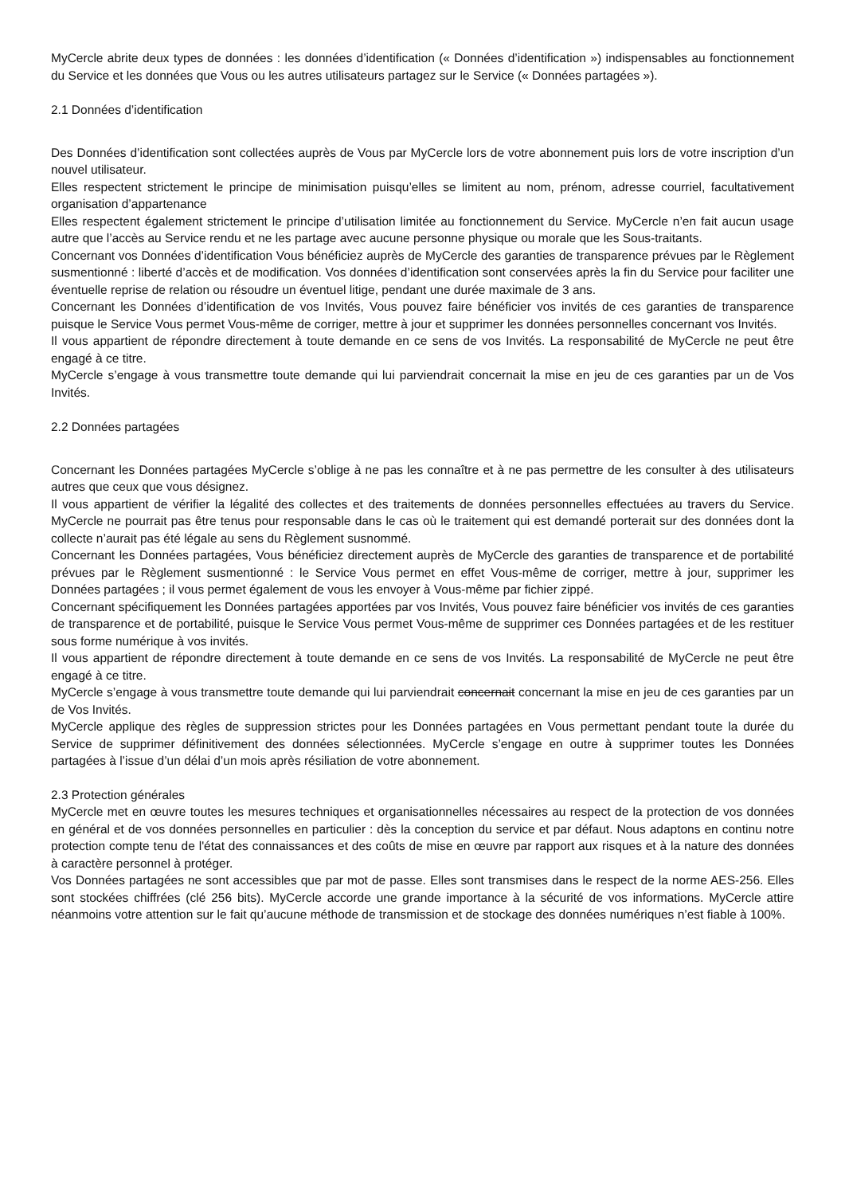MyCercle abrite deux types de données : les données d’identification (« Données d’identification ») indispensables au fonctionnement du Service et les données que Vous ou les autres utilisateurs partagez sur le Service (« Données partagées »).
2.1 Données d’identification
Des Données d’identification sont collectées auprès de Vous par MyCercle lors de votre abonnement puis lors de votre inscription d’un nouvel utilisateur.
Elles respectent strictement le principe de minimisation puisqu’elles se limitent au nom, prénom, adresse courriel, facultativement organisation d’appartenance
Elles respectent également strictement le principe d’utilisation limitée au fonctionnement du Service. MyCercle n’en fait aucun usage autre que l’accès au Service rendu et ne les partage avec aucune personne physique ou morale que les Sous-traitants.
Concernant vos Données d’identification Vous bénéficiez auprès de MyCercle des garanties de transparence prévues par le Règlement susmentionné : liberté d’accès et de modification. Vos données d’identification sont conservées après la fin du Service pour faciliter une éventuelle reprise de relation ou résoudre un éventuel litige, pendant une durée maximale de 3 ans.
Concernant les Données d’identification de vos Invités, Vous pouvez faire bénéficier vos invités de ces garanties de transparence puisque le Service Vous permet Vous-même de corriger, mettre à jour et supprimer les données personnelles concernant vos Invités.
Il vous appartient de répondre directement à toute demande en ce sens de vos Invités. La responsabilité de MyCercle ne peut être engagé à ce titre.
MyCercle s’engage à vous transmettre toute demande qui lui parviendrait concernait la mise en jeu de ces garanties par un de Vos Invités.
2.2 Données partagées
Concernant les Données partagées MyCercle s’oblige à ne pas les connaître et à ne pas permettre de les consulter à des utilisateurs autres que ceux que vous désignez.
Il vous appartient de vérifier la légalité des collectes et des traitements de données personnelles effectuées au travers du Service. MyCercle ne pourrait pas être tenus pour responsable dans le cas où le traitement qui est demandé porterait sur des données dont la collecte n’aurait pas été légale au sens du Règlement susnommé.
Concernant les Données partagées, Vous bénéficiez directement auprès de MyCercle des garanties de transparence et de portabilité prévues par le Règlement susmentionné : le Service Vous permet en effet Vous-même de corriger, mettre à jour, supprimer les Données partagées ; il vous permet également de vous les envoyer à Vous-même par fichier zippé.
Concernant spécifiquement les Données partagées apportées par vos Invités, Vous pouvez faire bénéficier vos invités de ces garanties de transparence et de portabilité, puisque le Service Vous permet Vous-même de supprimer ces Données partagées et de les restituer sous forme numérique à vos invités.
Il vous appartient de répondre directement à toute demande en ce sens de vos Invités. La responsabilité de MyCercle ne peut être engagé à ce titre.
MyCercle s’engage à vous transmettre toute demande qui lui parviendrait concernait concernant la mise en jeu de ces garanties par un de Vos Invités.
MyCercle applique des règles de suppression strictes pour les Données partagées en Vous permettant pendant toute la durée du Service de supprimer définitivement des données sélectionnées. MyCercle s’engage en outre à supprimer toutes les Données partagées à l’issue d’un délai d’un mois après résiliation de votre abonnement.
2.3 Protection générales
MyCercle met en œuvre toutes les mesures techniques et organisationnelles nécessaires au respect de la protection de vos données en général et de vos données personnelles en particulier : dès la conception du service et par défaut. Nous adaptons en continu notre protection compte tenu de l'état des connaissances et des coûts de mise en œuvre par rapport aux risques et à la nature des données à caractère personnel à protéger.
Vos Données partagées ne sont accessibles que par mot de passe. Elles sont transmises dans le respect de la norme AES-256. Elles sont stockées chiffrées (clé 256 bits). MyCercle accorde une grande importance à la sécurité de vos informations. MyCercle attire néanmoins votre attention sur le fait qu’aucune méthode de transmission et de stockage des données numériques n’est fiable à 100%.